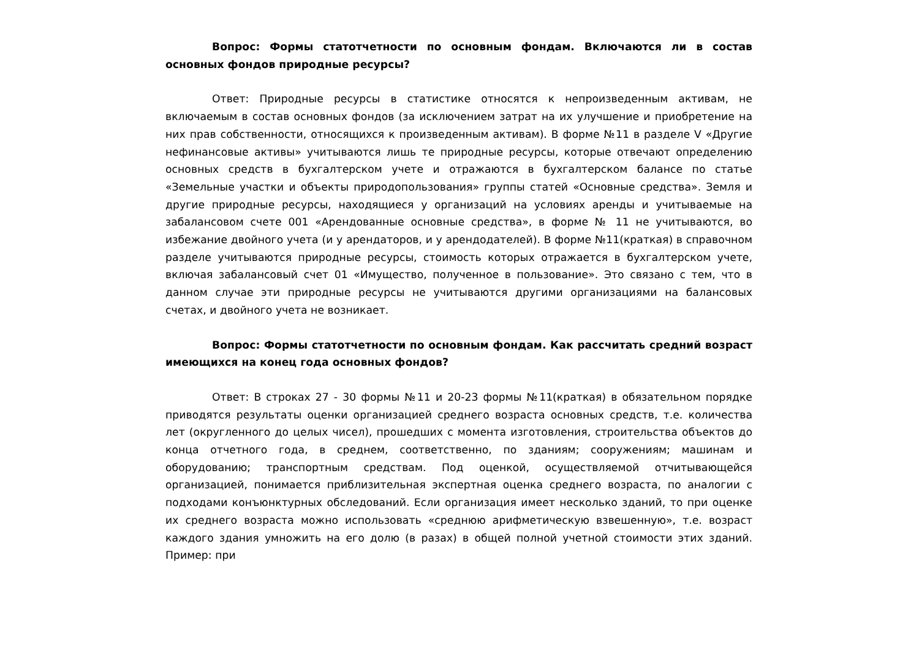Вопрос: Формы статотчетности по основным фондам. Включаются ли в состав основных фондов природные ресурсы?
Ответ: Природные ресурсы в статистике относятся к непроизведенным активам, не включаемым в состав основных фондов (за исключением затрат на их улучшение и приобретение на них прав собственности, относящихся к произведенным активам). В форме №11 в разделе V «Другие нефинансовые активы» учитываются лишь те природные ресурсы, которые отвечают определению основных средств в бухгалтерском учете и отражаются в бухгалтерском балансе по статье «Земельные участки и объекты природопользования» группы статей «Основные средства». Земля и другие природные ресурсы, находящиеся у организаций на условиях аренды и учитываемые на забалансовом счете 001 «Арендованные основные средства», в форме № 11 не учитываются, во избежание двойного учета (и у арендаторов, и у арендодателей). В форме №11(краткая) в справочном разделе учитываются природные ресурсы, стоимость которых отражается в бухгалтерском учете, включая забалансовый счет 01 «Имущество, полученное в пользование». Это связано с тем, что в данном случае эти природные ресурсы не учитываются другими организациями на балансовых счетах, и двойного учета не возникает.
Вопрос: Формы статотчетности по основным фондам. Как рассчитать средний возраст имеющихся на конец года основных фондов?
Ответ: В строках 27 - 30 формы №11 и 20-23 формы №11(краткая) в обязательном порядке приводятся результаты оценки организацией среднего возраста основных средств, т.е. количества лет (округленного до целых чисел), прошедших с момента изготовления, строительства объектов до конца отчетного года, в среднем, соответственно, по зданиям; сооружениям; машинам и оборудованию; транспортным средствам. Под оценкой, осуществляемой отчитывающейся организацией, понимается приблизительная экспертная оценка среднего возраста, по аналогии с подходами конъюнктурных обследований. Если организация имеет несколько зданий, то при оценке их среднего возраста можно использовать «среднюю арифметическую взвешенную», т.е. возраст каждого здания умножить на его долю (в разах) в общей полной учетной стоимости этих зданий. Пример: при